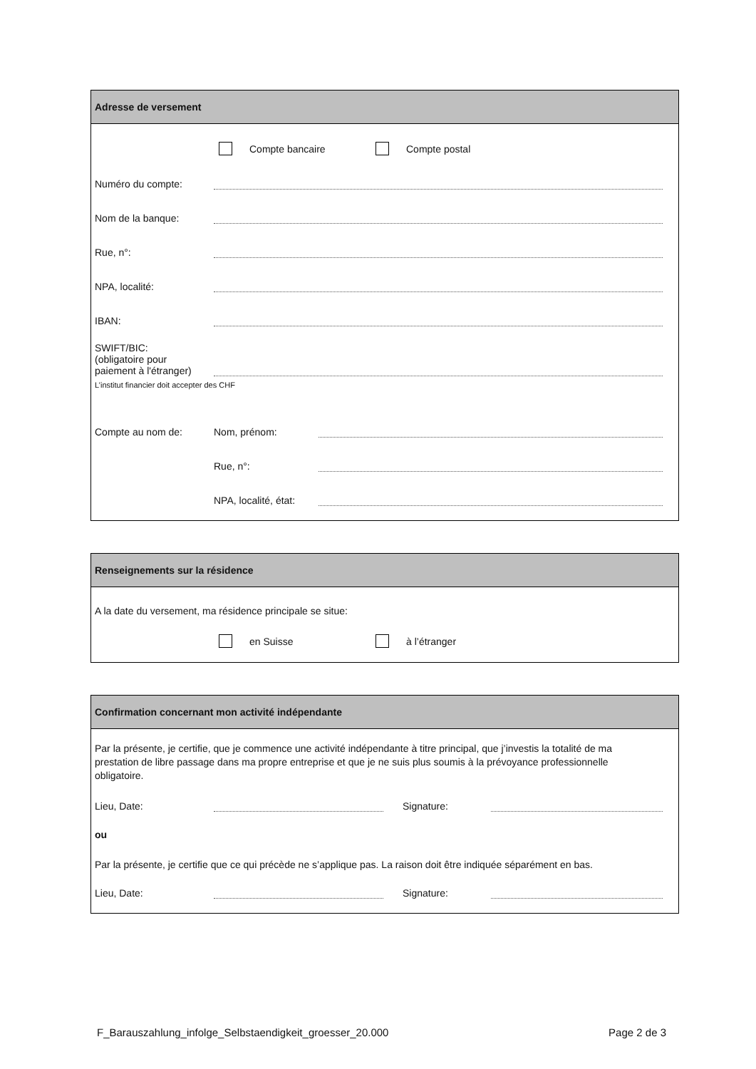Adresse de versement
Compte bancaire Compte postal
Numéro du compte:
Nom de la banque:
Rue, n°:
NPA, localité:
IBAN:
SWIFT/BIC:
(obligatoire pour
paiement à l'étranger)
L’institut financier doit accepter des CHF
Compte au nom de: Nom, prénom:
Rue, n°:
NPA, localité, état:
Renseignements sur la résidence
A la date du versement, ma résidence principale se situe:
en Suisse à l’étranger
Confirmation concernant mon activité indépendante
Par la présente, je certifie, que je commence une activité indépendante à titre principal, que j’investis la totalité de ma prestation de libre passage dans ma propre entreprise et que je ne suis plus soumis à la prévoyance professionnelle obligatoire.
Lieu, Date: Signature:
ou
Par la présente, je certifie que ce qui précède ne s’applique pas. La raison doit être indiquée séparément en bas.
Lieu, Date: Signature:
F_Barauszahlung_infolge_Selbstaendigkeit_groesser_20.000 Page 2 de 3